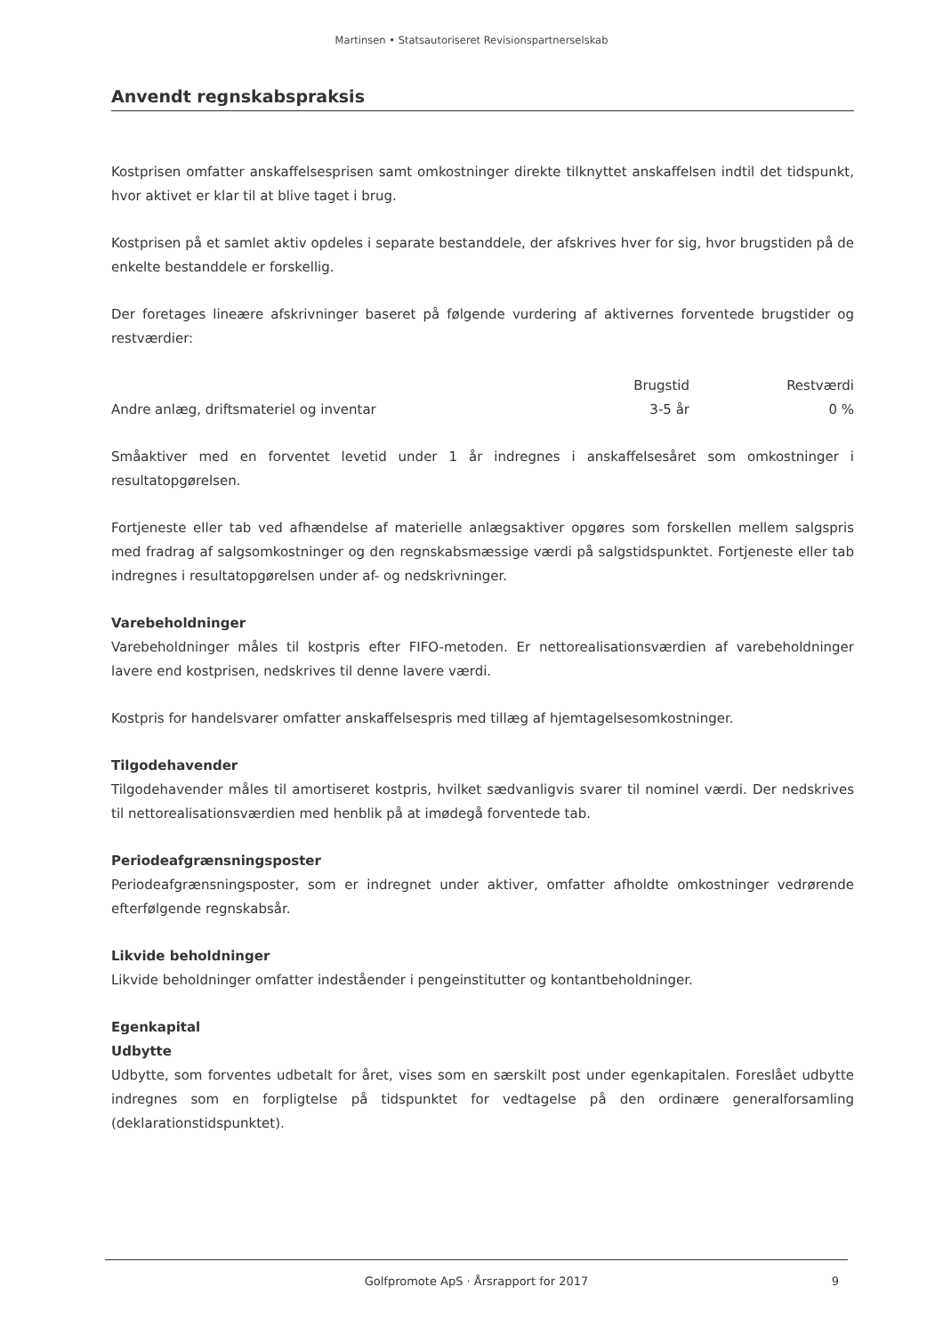Martinsen • Statsautoriseret Revisionspartnerselskab
Anvendt regnskabspraksis
Kostprisen omfatter anskaffelsesprisen samt omkostninger direkte tilknyttet anskaffelsen indtil det tidspunkt, hvor aktivet er klar til at blive taget i brug.
Kostprisen på et samlet aktiv opdeles i separate bestanddele, der afskrives hver for sig, hvor brugstiden på de enkelte bestanddele er forskellig.
Der foretages lineære afskrivninger baseret på følgende vurdering af aktivernes forventede brugstider og restværdier:
| | Brugstid | Restværdi |
| --- | --- | --- |
| Andre anlæg, driftsmateriel og inventar | 3-5 år | 0 % |
Småaktiver med en forventet levetid under 1 år indregnes i anskaffelsesåret som omkostninger i resultatopgørelsen.
Fortjeneste eller tab ved afhændelse af materielle anlægsaktiver opgøres som forskellen mellem salgspris med fradrag af salgsomkostninger og den regnskabsmæssige værdi på salgstidspunktet. Fortjeneste eller tab indregnes i resultatopgørelsen under af- og nedskrivninger.
Varebeholdninger
Varebeholdninger måles til kostpris efter FIFO-metoden. Er nettorealisationsværdien af varebeholdninger lavere end kostprisen, nedskrives til denne lavere værdi.
Kostpris for handelsvarer omfatter anskaffelsespris med tillæg af hjemtagelsesomkostninger.
Tilgodehavender
Tilgodehavender måles til amortiseret kostpris, hvilket sædvanligvis svarer til nominel værdi. Der nedskrives til nettorealisationsværdien med henblik på at imødegå forventede tab.
Periodeafgrænsningsposter
Periodeafgrænsningsposter, som er indregnet under aktiver, omfatter afholdte omkostninger vedrørende efterfølgende regnskabsår.
Likvide beholdninger
Likvide beholdninger omfatter indeståender i pengeinstitutter og kontantbeholdninger.
Egenkapital
Udbytte
Udbytte, som forventes udbetalt for året, vises som en særskilt post under egenkapitalen. Foreslået udbytte indregnes som en forpligtelse på tidspunktet for vedtagelse på den ordinære generalforsamling (deklarationstidspunktet).
Golfpromote ApS · Årsrapport for 2017 9